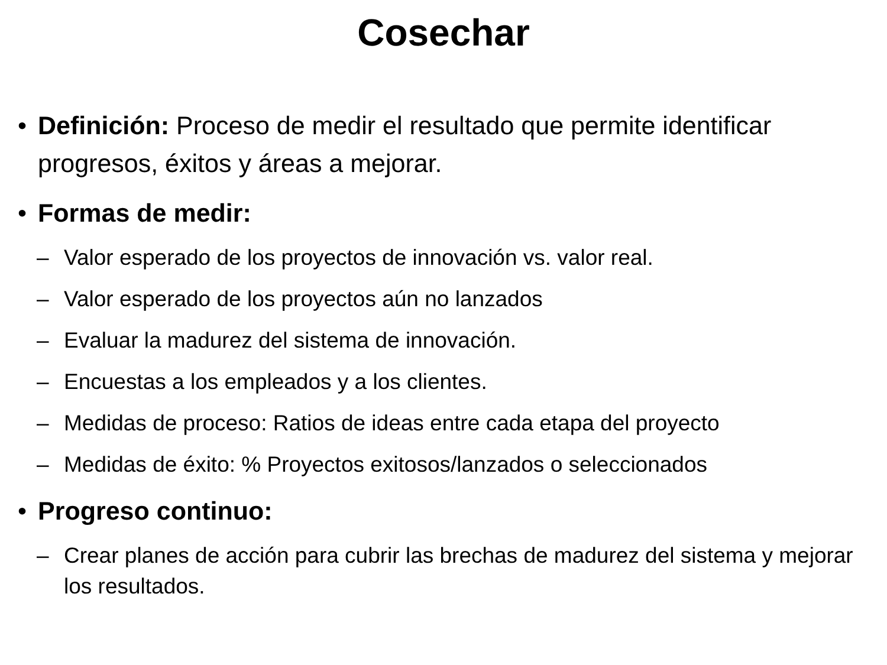Cosechar
• Definición: Proceso de medir el resultado que permite identificar progresos, éxitos y áreas a mejorar.
• Formas de medir:
– Valor esperado de los proyectos de innovación vs. valor real.
– Valor esperado de los proyectos aún no lanzados
– Evaluar la madurez del sistema de innovación.
– Encuestas a los empleados y a los clientes.
– Medidas de proceso: Ratios de ideas entre cada etapa del proyecto
– Medidas de éxito: % Proyectos exitosos/lanzados o seleccionados
• Progreso continuo:
– Crear planes de acción para cubrir las brechas de madurez del sistema y mejorar los resultados.